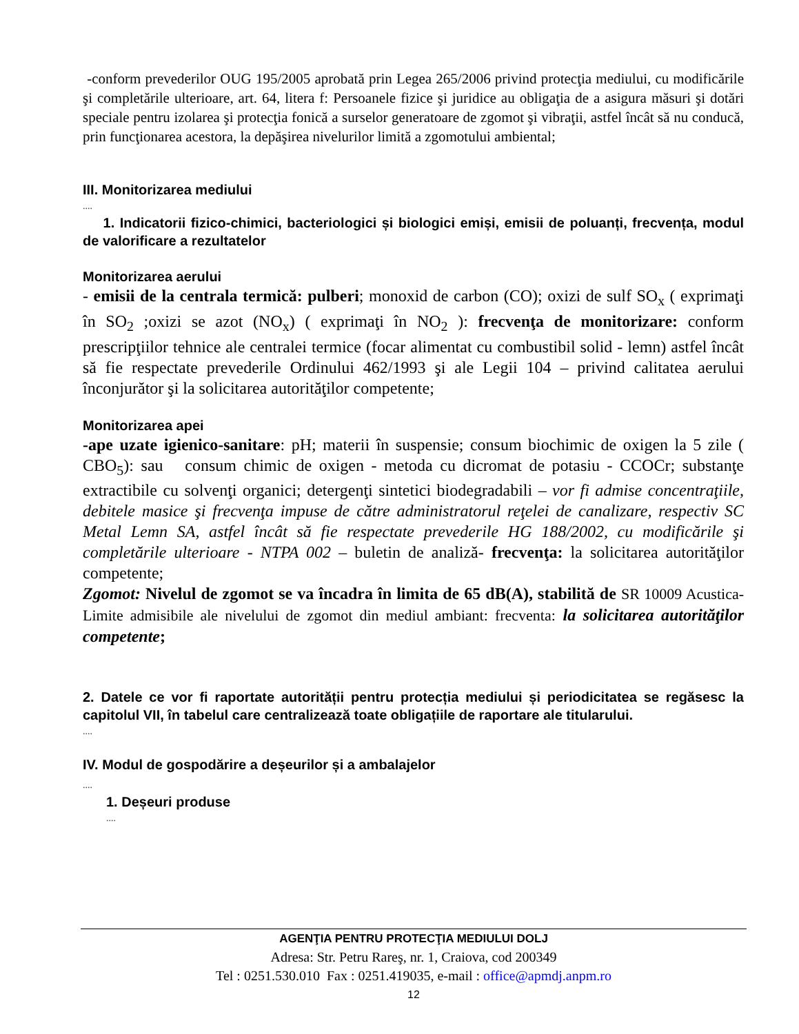-conform prevederilor OUG 195/2005 aprobată prin Legea 265/2006 privind protecţia mediului, cu modificările şi completările ulterioare, art. 64, litera f: Persoanele fizice şi juridice au obligaţia de a asigura măsuri şi dotări speciale pentru izolarea şi protecţia fonică a surselor generatoare de zgomot şi vibraţii, astfel încât să nu conducă, prin funcţionarea acestora, la depăşirea nivelurilor limită a zgomotului ambiental;
III. Monitorizarea mediului
....
1. Indicatorii fizico-chimici, bacteriologici și biologici emiși, emisii de poluanți, frecvența, modul de valorificare a rezultatelor
Monitorizarea aerului
- emisii de la centrala termică: pulberi; monoxid de carbon (CO); oxizi de sulf SO<sub>x</sub> ( exprimaţi în SO<sub>2</sub> ;oxizi se azot (NO<sub>x</sub>) ( exprimaţi în NO<sub>2</sub> ): frecvenţa de monitorizare: conform prescripţiilor tehnice ale centralei termice (focar alimentat cu combustibil solid - lemn) astfel încât să fie respectate prevederile Ordinului 462/1993 şi ale Legii 104 – privind calitatea aerului înconjurător şi la solicitarea autorităţilor competente;
Monitorizarea apei
-ape uzate igienico-sanitare: pH; materii în suspensie; consum biochimic de oxigen la 5 zile ( CBO<sub>5</sub>): sau consum chimic de oxigen - metoda cu dicromat de potasiu - CCOCr; substanţe extractibile cu solvenţi organici; detergenţi sintetici biodegradabili – vor fi admise concentraţiile, debitele masice şi frecvenţa impuse de către administratorul reţelei de canalizare, respectiv SC Metal Lemn SA, astfel încât să fie respectate prevederile HG 188/2002, cu modificările şi completările ulterioare - NTPA 002 – buletin de analiză- frecvenţa: la solicitarea autorităţilor competente;
Zgomot: Nivelul de zgomot se va încadra în limita de 65 dB(A), stabilită de SR 10009 Acustica-Limite admisibile ale nivelului de zgomot din mediul ambiant: frecventa: la solicitarea autorităţilor competente;
2. Datele ce vor fi raportate autorității pentru protecția mediului și periodicitatea se regăsesc la capitolul VII, în tabelul care centralizează toate obligațiile de raportare ale titularului.
....
IV. Modul de gospodărire a deșeurilor și a ambalajelor
....
1. Deșeuri produse
....
AGENŢIA PENTRU PROTECŢIA MEDIULUI DOLJ
Adresa: Str. Petru Rareş, nr. 1, Craiova, cod 200349
Tel : 0251.530.010 Fax : 0251.419035, e-mail : office@apmdj.anpm.ro
12